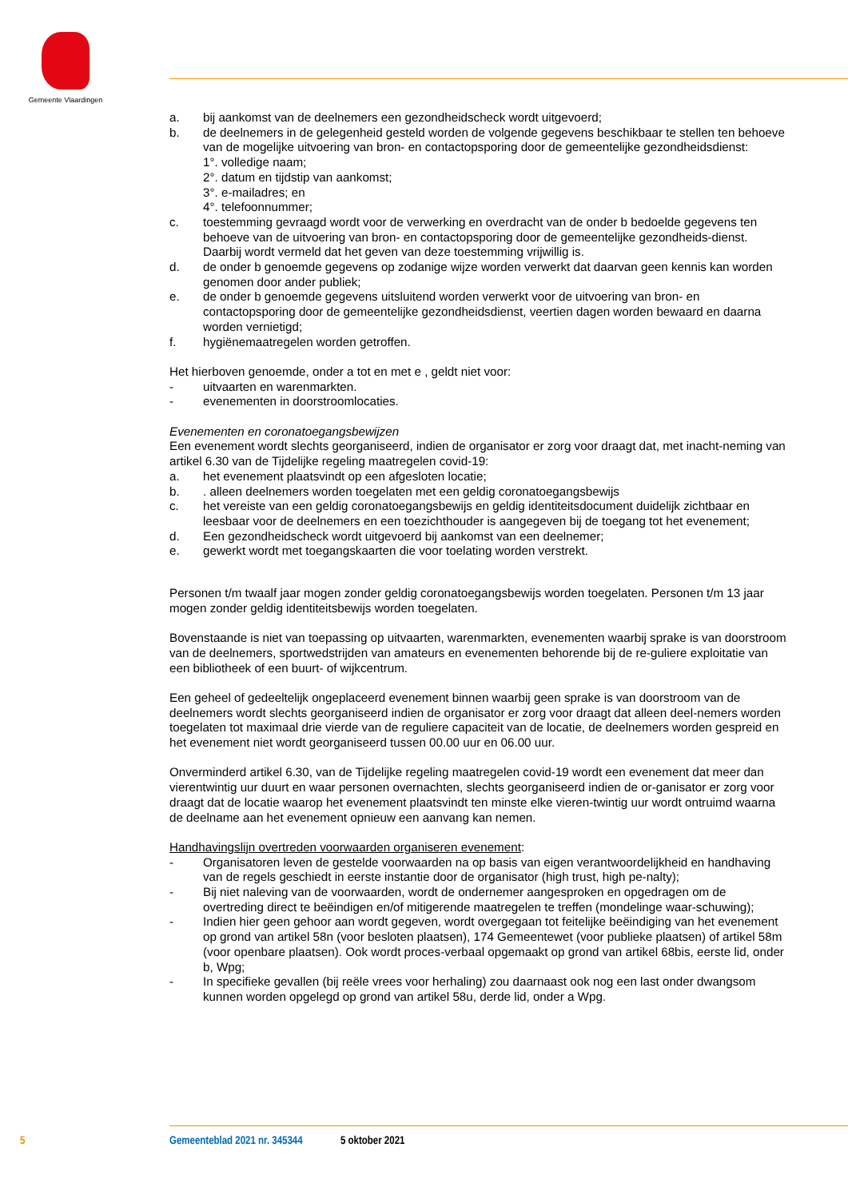Gemeente Vlaardingen
a. bij aankomst van de deelnemers een gezondheidscheck wordt uitgevoerd;
b. de deelnemers in de gelegenheid gesteld worden de volgende gegevens beschikbaar te stellen ten behoeve van de mogelijke uitvoering van bron- en contactopsporing door de gemeentelijke gezondheidsdienst:
1°. volledige naam;
2°. datum en tijdstip van aankomst;
3°. e-mailadres; en
4°. telefoonnummer;
c. toestemming gevraagd wordt voor de verwerking en overdracht van de onder b bedoelde gegevens ten behoeve van de uitvoering van bron- en contactopsporing door de gemeentelijke gezondheids-dienst. Daarbij wordt vermeld dat het geven van deze toestemming vrijwillig is.
d. de onder b genoemde gegevens op zodanige wijze worden verwerkt dat daarvan geen kennis kan worden genomen door ander publiek;
e. de onder b genoemde gegevens uitsluitend worden verwerkt voor de uitvoering van bron- en contactopsporing door de gemeentelijke gezondheidsdienst, veertien dagen worden bewaard en daarna worden vernietigd;
f. hygiënemaatregelen worden getroffen.
Het hierboven genoemde, onder a tot en met e , geldt niet voor:
- uitvaarten en warenmarkten.
- evenementen in doorstroomlocaties.
Evenementen en coronatoegangsbewijzen
Een evenement wordt slechts georganiseerd, indien de organisator er zorg voor draagt dat, met inacht-neming van artikel 6.30 van de Tijdelijke regeling maatregelen covid-19:
a. het evenement plaatsvindt op een afgesloten locatie;
b.. alleen deelnemers worden toegelaten met een geldig coronatoegangsbewijs
c. het vereiste van een geldig coronatoegangsbewijs en geldig identiteitsdocument duidelijk zichtbaar en leesbaar voor de deelnemers en een toezichthouder is aangegeven bij de toegang tot het evenement;
d. Een gezondheidscheck wordt uitgevoerd bij aankomst van een deelnemer;
e. gewerkt wordt met toegangskaarten die voor toelating worden verstrekt.
Personen t/m twaalf jaar mogen zonder geldig coronatoegangsbewijs worden toegelaten. Personen t/m 13 jaar mogen zonder geldig identiteitsbewijs worden toegelaten.
Bovenstaande is niet van toepassing op uitvaarten, warenmarkten, evenementen waarbij sprake is van doorstroom van de deelnemers, sportwedstrijden van amateurs en evenementen behorende bij de re-guliere exploitatie van een bibliotheek of een buurt- of wijkcentrum.
Een geheel of gedeeltelijk ongeplaceerd evenement binnen waarbij geen sprake is van doorstroom van de deelnemers wordt slechts georganiseerd indien de organisator er zorg voor draagt dat alleen deel-nemers worden toegelaten tot maximaal drie vierde van de reguliere capaciteit van de locatie, de deelnemers worden gespreid en het evenement niet wordt georganiseerd tussen 00.00 uur en 06.00 uur.
Onverminderd artikel 6.30, van de Tijdelijke regeling maatregelen covid-19 wordt een evenement dat meer dan vierentwintig uur duurt en waar personen overnachten, slechts georganiseerd indien de or-ganisator er zorg voor draagt dat de locatie waarop het evenement plaatsvindt ten minste elke vieren-twintig uur wordt ontruimd waarna de deelname aan het evenement opnieuw een aanvang kan nemen.
Handhavingslijn overtreden voorwaarden organiseren evenement:
- Organisatoren leven de gestelde voorwaarden na op basis van eigen verantwoordelijkheid en handhaving van de regels geschiedt in eerste instantie door de organisator (high trust, high pe-nalty);
- Bij niet naleving van de voorwaarden, wordt de ondernemer aangesproken en opgedragen om de overtreding direct te beëindigen en/of mitigerende maatregelen te treffen (mondelinge waar-schuwing);
- Indien hier geen gehoor aan wordt gegeven, wordt overgegaan tot feitelijke beëindiging van het evenement op grond van artikel 58n (voor besloten plaatsen), 174 Gemeentewet (voor publieke plaatsen) of artikel 58m (voor openbare plaatsen). Ook wordt proces-verbaal opgemaakt op grond van artikel 68bis, eerste lid, onder b, Wpg;
- In specifieke gevallen (bij reële vrees voor herhaling) zou daarnaast ook nog een last onder dwangsom kunnen worden opgelegd op grond van artikel 58u, derde lid, onder a Wpg.
5 Gemeenteblad 2021 nr. 345344 5 oktober 2021